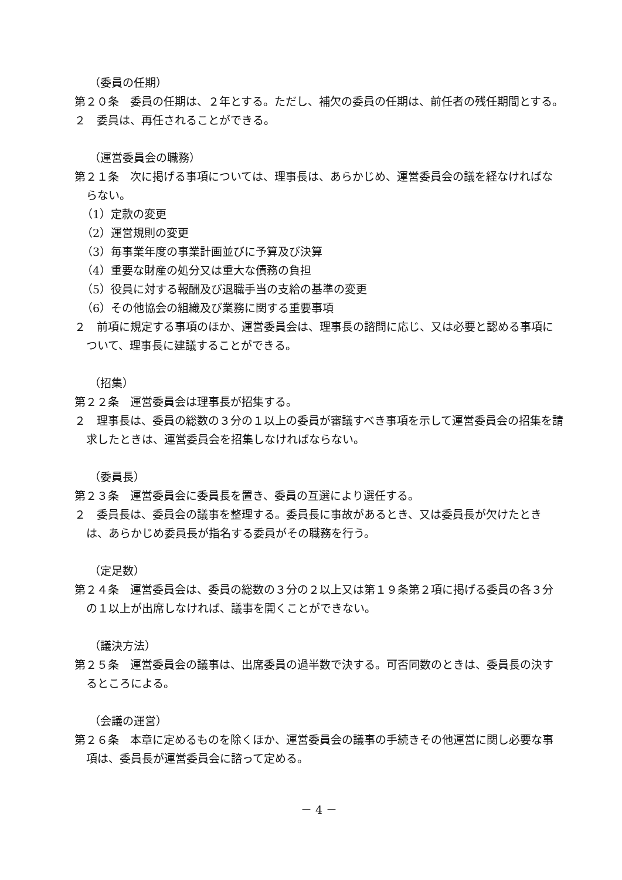（委員の任期）
第２０条　委員の任期は、２年とする。ただし、補欠の委員の任期は、前任者の残任期間とする。
２　委員は、再任されることができる。
（運営委員会の職務）
第２１条　次に掲げる事項については、理事長は、あらかじめ、運営委員会の議を経なければならない。
（1）定款の変更
（2）運営規則の変更
（3）毎事業年度の事業計画並びに予算及び決算
（4）重要な財産の処分又は重大な債務の負担
（5）役員に対する報酬及び退職手当の支給の基準の変更
（6）その他協会の組織及び業務に関する重要事項
２　前項に規定する事項のほか、運営委員会は、理事長の諮問に応じ、又は必要と認める事項について、理事長に建議することができる。
（招集）
第２２条　運営委員会は理事長が招集する。
２　理事長は、委員の総数の３分の１以上の委員が審議すべき事項を示して運営委員会の招集を請求したときは、運営委員会を招集しなければならない。
（委員長）
第２３条　運営委員会に委員長を置き、委員の互選により選任する。
２　委員長は、委員会の議事を整理する。委員長に事故があるとき、又は委員長が欠けたときは、あらかじめ委員長が指名する委員がその職務を行う。
（定足数）
第２４条　運営委員会は、委員の総数の３分の２以上又は第１９条第２項に掲げる委員の各３分の１以上が出席しなければ、議事を開くことができない。
（議決方法）
第２５条　運営委員会の議事は、出席委員の過半数で決する。可否同数のときは、委員長の決するところによる。
（会議の運営）
第２６条　本章に定めるものを除くほか、運営委員会の議事の手続きその他運営に関し必要な事項は、委員長が運営委員会に諮って定める。
－ 4 －